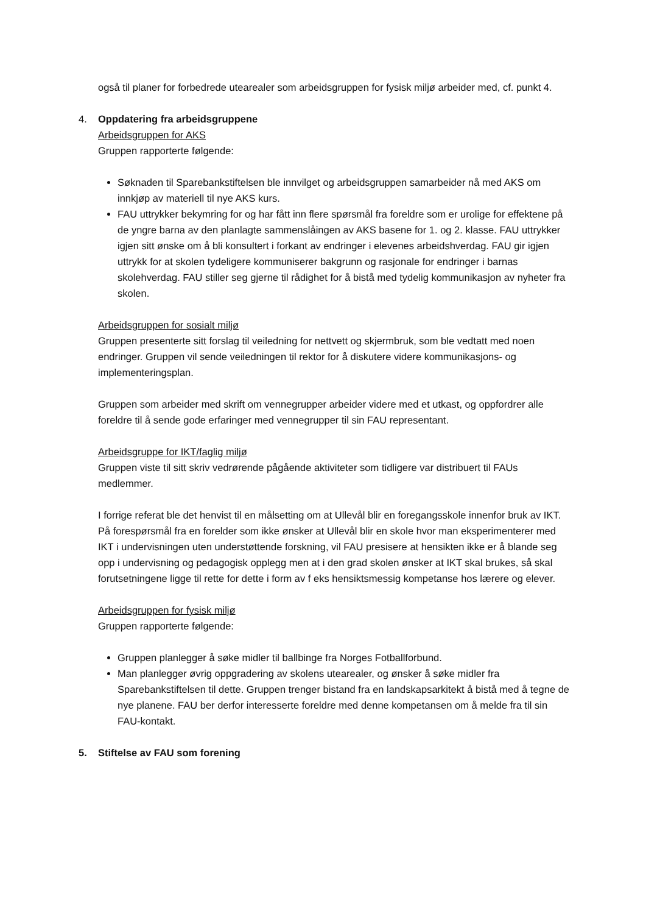også til planer for forbedrede utearealer som arbeidsgruppen for fysisk miljø arbeider med, cf. punkt 4.
4. Oppdatering fra arbeidsgruppene
Arbeidsgruppen for AKS
Gruppen rapporterte følgende:
Søknaden til Sparebankstiftelsen ble innvilget og arbeidsgruppen samarbeider nå med AKS om innkjøp av materiell til nye AKS kurs.
FAU uttrykker bekymring for og har fått inn flere spørsmål fra foreldre som er urolige for effektene på de yngre barna av den planlagte sammenslåingen av AKS basene for 1. og 2. klasse. FAU uttrykker igjen sitt ønske om å bli konsultert i forkant av endringer i elevenes arbeidshverdag. FAU gir igjen uttrykk for at skolen tydeligere kommuniserer bakgrunn og rasjonale for endringer i barnas skolehverdag. FAU stiller seg gjerne til rådighet for å bistå med tydelig kommunikasjon av nyheter fra skolen.
Arbeidsgruppen for sosialt miljø
Gruppen presenterte sitt forslag til veiledning for nettvett og skjermbruk, som ble vedtatt med noen endringer. Gruppen vil sende veiledningen til rektor for å diskutere videre kommunikasjons- og implementeringsplan.
Gruppen som arbeider med skrift om vennegrupper arbeider videre med et utkast, og oppfordrer alle foreldre til å sende gode erfaringer med vennegrupper til sin FAU representant.
Arbeidsgruppe for IKT/faglig miljø
Gruppen viste til sitt skriv vedrørende pågående aktiviteter som tidligere var distribuert til FAUs medlemmer.
I forrige referat ble det henvist til en målsetting om at Ullevål blir en foregangsskole innenfor bruk av IKT. På forespørsmål fra en forelder som ikke ønsker at Ullevål blir en skole hvor man eksperimenterer med IKT i undervisningen uten understøttende forskning, vil FAU presisere at hensikten ikke er å blande seg opp i undervisning og pedagogisk opplegg men at i den grad skolen ønsker at IKT skal brukes, så skal forutsetningene ligge til rette for dette i form av f eks hensiktsmessig kompetanse hos lærere og elever.
Arbeidsgruppen for fysisk miljø
Gruppen rapporterte følgende:
Gruppen planlegger å søke midler til ballbinge fra Norges Fotballforbund.
Man planlegger øvrig oppgradering av skolens utearealer, og ønsker å søke midler fra Sparebankstiftelsen til dette. Gruppen trenger bistand fra en landskapsarkitekt å bistå med å tegne de nye planene. FAU ber derfor interesserte foreldre med denne kompetansen om å melde fra til sin FAU-kontakt.
5. Stiftelse av FAU som forening